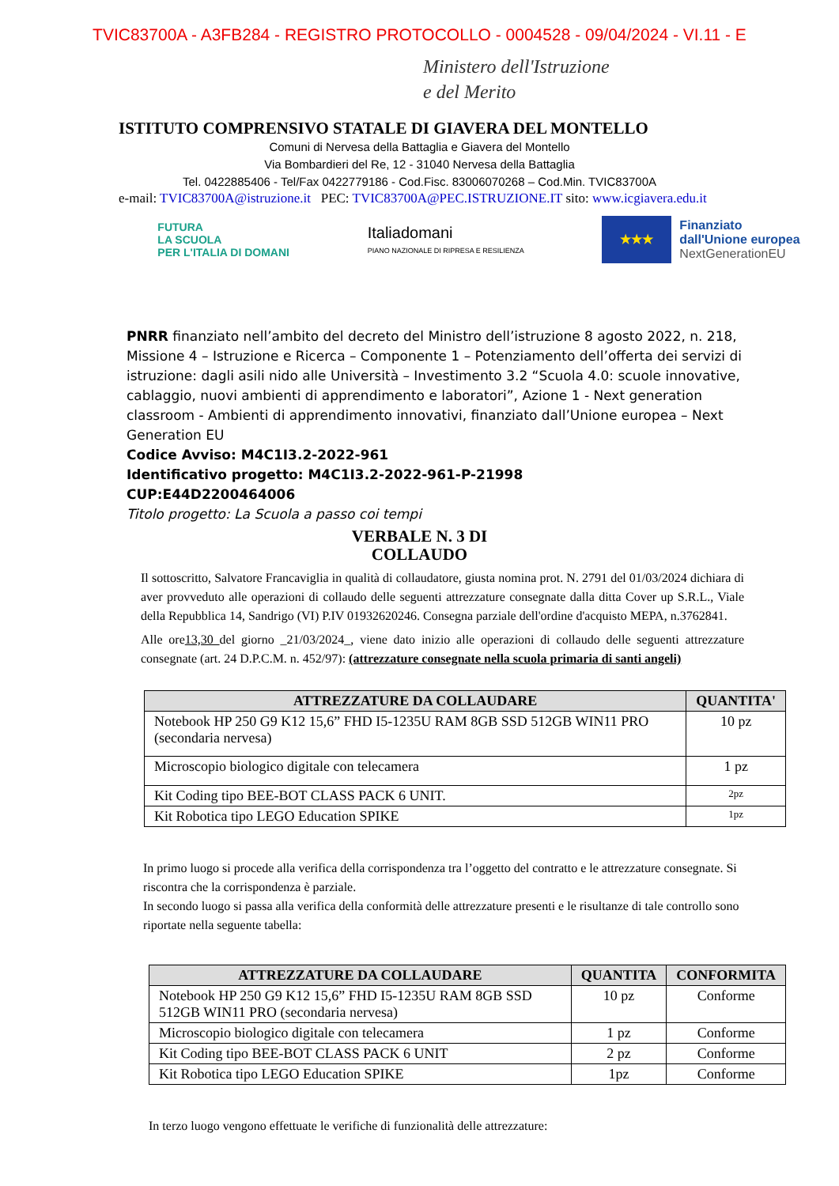TVIC83700A - A3FB284 - REGISTRO PROTOCOLLO - 0004528 - 09/04/2024 - VI.11 - E
Ministero dell'Istruzione
e del Merito
ISTITUTO COMPRENSIVO STATALE DI GIAVERA DEL MONTELLO
Comuni di Nervesa della Battaglia e Giavera del Montello
Via Bombardieri del Re, 12 - 31040 Nervesa della Battaglia
Tel. 0422885406 - Tel/Fax 0422779186 - Cod.Fisc. 83006070268 – Cod.Min. TVIC83700A
e-mail: TVIC83700A@istruzione.it PEC: TVIC83700A@PEC.ISTRUZIONE.IT sito: www.icgiavera.edu.it
FUTURA
LA SCUOLA
PER L'ITALIA DI DOMANI
Italiadomani
PIANO NAZIONALE DI RIPRESA E RESILIENZA
★★★
Finanziato
dall'Unione europea
NextGenerationEU
PNRR finanziato nell’ambito del decreto del Ministro dell’istruzione 8 agosto 2022, n. 218, Missione 4 – Istruzione e Ricerca – Componente 1 – Potenziamento dell’offerta dei servizi di istruzione: dagli asili nido alle Università – Investimento 3.2 “Scuola 4.0: scuole innovative, cablaggio, nuovi ambienti di apprendimento e laboratori”, Azione 1 - Next generation classroom - Ambienti di apprendimento innovativi, finanziato dall’Unione europea – Next Generation EU
Codice Avviso: M4C1I3.2-2022-961
Identificativo progetto: M4C1I3.2-2022-961-P-21998
CUP:E44D2200464006
Titolo progetto: La Scuola a passo coi tempi
VERBALE N. 3 DI
COLLAUDO
Il sottoscritto, Salvatore Francaviglia in qualità di collaudatore, giusta nomina prot. N. 2791 del 01/03/2024 dichiara di aver provveduto alle operazioni di collaudo delle seguenti attrezzature consegnate dalla ditta Cover up S.R.L., Viale della Repubblica 14, Sandrigo (VI) P.IV 01932620246. Consegna parziale dell'ordine d'acquisto MEPA, n.3762841.
Alle ore13,30 del giorno _21/03/2024_, viene dato inizio alle operazioni di collaudo delle seguenti attrezzature consegnate (art. 24 D.P.C.M. n. 452/97): (attrezzature consegnate nella scuola primaria di santi angeli)
| ATTREZZATURE DA COLLAUDARE | QUANTITA' |
| --- | --- |
| Notebook HP 250 G9 K12 15,6” FHD I5-1235U RAM 8GB SSD 512GB WIN11 PRO (secondaria nervesa) | 10 pz |
| Microscopio biologico digitale con telecamera | 1 pz |
| Kit Coding tipo BEE-BOT CLASS PACK 6 UNIT. | 2pz |
| Kit Robotica tipo LEGO Education SPIKE | 1pz |
In primo luogo si procede alla verifica della corrispondenza tra l’oggetto del contratto e le attrezzature consegnate. Si riscontra che la corrispondenza è parziale.
In secondo luogo si passa alla verifica della conformità delle attrezzature presenti e le risultanze di tale controllo sono riportate nella seguente tabella:
| ATTREZZATURE DA COLLAUDARE | QUANTITA | CONFORMITA |
| --- | --- | --- |
| Notebook HP 250 G9 K12 15,6” FHD I5-1235U RAM 8GB SSD 512GB WIN11 PRO (secondaria nervesa) | 10 pz | Conforme |
| Microscopio biologico digitale con telecamera | 1 pz | Conforme |
| Kit Coding tipo BEE-BOT CLASS PACK 6 UNIT | 2 pz | Conforme |
| Kit Robotica tipo LEGO Education SPIKE | 1pz | Conforme |
In terzo luogo vengono effettuate le verifiche di funzionalità delle attrezzature: